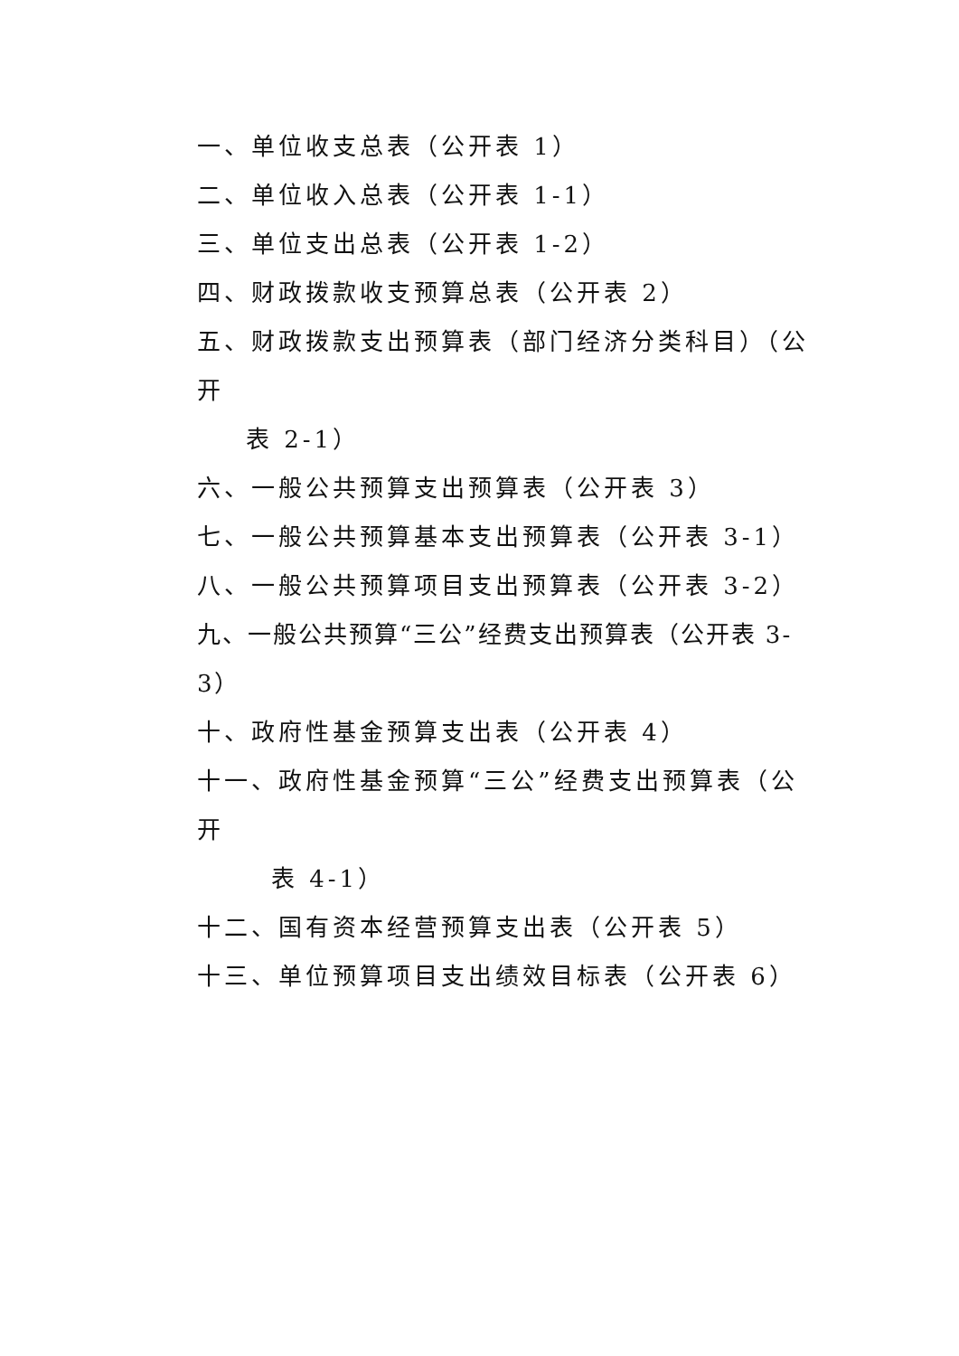一、单位收支总表（公开表 1）
二、单位收入总表（公开表 1-1）
三、单位支出总表（公开表 1-2）
四、财政拨款收支预算总表（公开表 2）
五、财政拨款支出预算表（部门经济分类科目）（公开
表 2-1）
六、一般公共预算支出预算表（公开表 3）
七、一般公共预算基本支出预算表（公开表 3-1）
八、一般公共预算项目支出预算表（公开表 3-2）
九、一般公共预算“三公”经费支出预算表（公开表 3-3）
十、政府性基金预算支出表（公开表 4）
十一、政府性基金预算“三公”经费支出预算表（公开
表 4-1）
十二、国有资本经营预算支出表（公开表 5）
十三、单位预算项目支出绩效目标表（公开表 6）